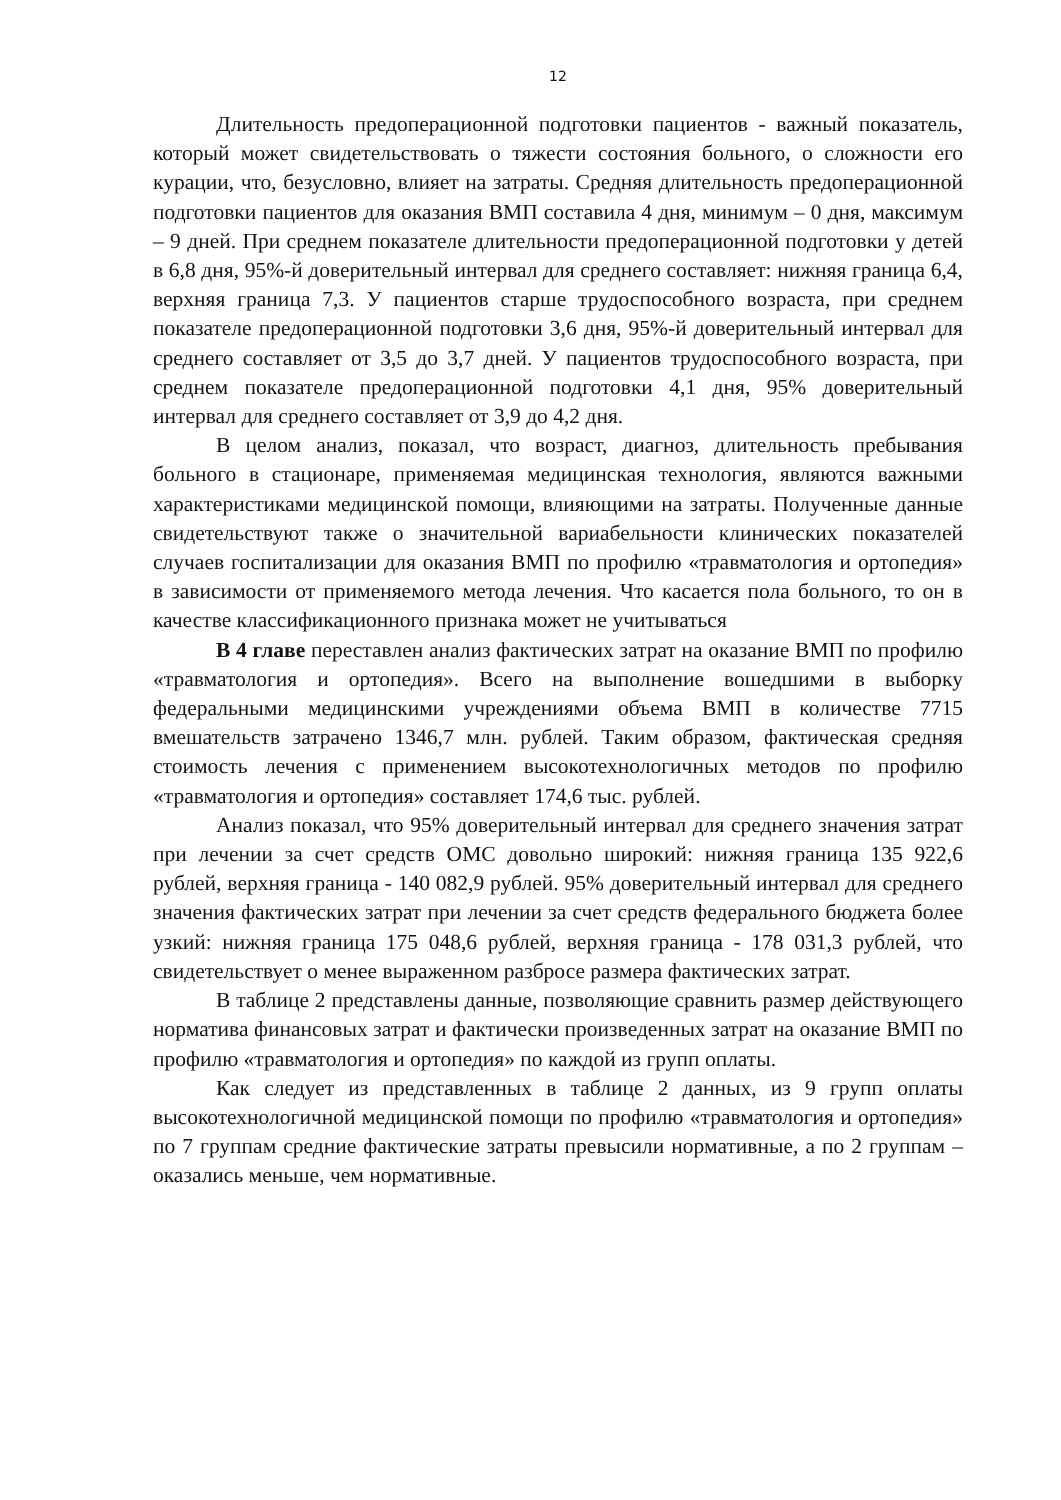12
Длительность предоперационной подготовки пациентов - важный показатель, который может свидетельствовать о тяжести состояния больного, о сложности его курации, что, безусловно, влияет на затраты. Средняя длительность предоперационной подготовки пациентов для оказания ВМП составила 4 дня, минимум – 0 дня, максимум – 9 дней. При среднем показателе длительности предоперационной подготовки у детей в 6,8 дня, 95%-й доверительный интервал для среднего составляет: нижняя граница 6,4, верхняя граница 7,3. У пациентов старше трудоспособного возраста, при среднем показателе предоперационной подготовки 3,6 дня, 95%-й доверительный интервал для среднего составляет от 3,5 до 3,7 дней. У пациентов трудоспособного возраста, при среднем показателе предоперационной подготовки 4,1 дня, 95% доверительный интервал для среднего составляет от 3,9 до 4,2 дня.
В целом анализ, показал, что возраст, диагноз, длительность пребывания больного в стационаре, применяемая медицинская технология, являются важными характеристиками медицинской помощи, влияющими на затраты. Полученные данные свидетельствуют также о значительной вариабельности клинических показателей случаев госпитализации для оказания ВМП по профилю «травматология и ортопедия» в зависимости от применяемого метода лечения. Что касается пола больного, то он в качестве классификационного признака может не учитываться
В 4 главе переставлен анализ фактических затрат на оказание ВМП по профилю «травматология и ортопедия». Всего на выполнение вошедшими в выборку федеральными медицинскими учреждениями объема ВМП в количестве 7715 вмешательств затрачено 1346,7 млн. рублей. Таким образом, фактическая средняя стоимость лечения с применением высокотехнологичных методов по профилю «травматология и ортопедия» составляет 174,6 тыс. рублей.
Анализ показал, что 95% доверительный интервал для среднего значения затрат при лечении за счет средств ОМС довольно широкий: нижняя граница 135 922,6 рублей, верхняя граница - 140 082,9 рублей. 95% доверительный интервал для среднего значения фактических затрат при лечении за счет средств федерального бюджета более узкий: нижняя граница 175 048,6 рублей, верхняя граница - 178 031,3 рублей, что свидетельствует о менее выраженном разбросе размера фактических затрат.
В таблице 2 представлены данные, позволяющие сравнить размер действующего норматива финансовых затрат и фактически произведенных затрат на оказание ВМП по профилю «травматология и ортопедия» по каждой из групп оплаты.
Как следует из представленных в таблице 2 данных, из 9 групп оплаты высокотехнологичной медицинской помощи по профилю «травматология и ортопедия» по 7 группам средние фактические затраты превысили нормативные, а по 2 группам – оказались меньше, чем нормативные.